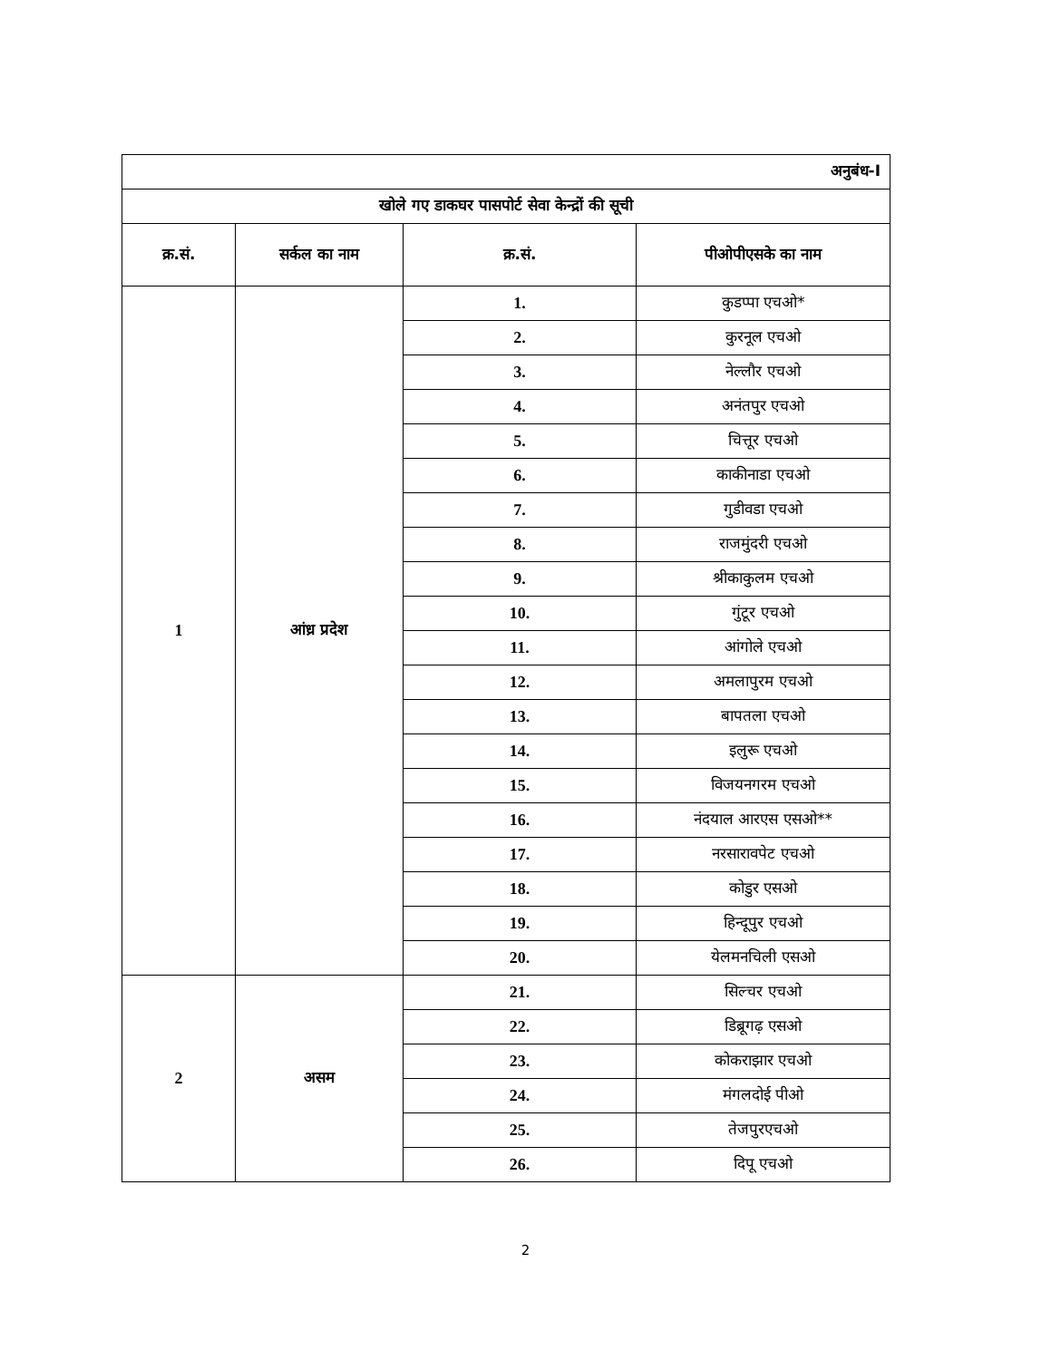| अनुबंध-I | | | |
| खोले गए डाकघर पासपोर्ट सेवा केन्द्रों की सूची | | | |
| क्र.सं. | सर्कल का नाम | क्र.सं. | पीओपीएसके का नाम |
| 1 | आंध्र प्रदेश | 1. | कुडप्पा एचओ* |
| | | 2. | कुरनूल एचओ |
| | | 3. | नेल्लौर एचओ |
| | | 4. | अनंतपुर एचओ |
| | | 5. | चित्तूर एचओ |
| | | 6. | काकीनाडा एचओ |
| | | 7. | गुडीवडा एचओ |
| | | 8. | राजमुंदरी एचओ |
| | | 9. | श्रीकाकुलम एचओ |
| | | 10. | गुंटूर एचओ |
| | | 11. | आंगोले एचओ |
| | | 12. | अमलापुरम एचओ |
| | | 13. | बापतला एचओ |
| | | 14. | इलुरू एचओ |
| | | 15. | विजयनगरम एचओ |
| | | 16. | नंदयाल आरएस एसओ** |
| | | 17. | नरसारावपेट एचओ |
| | | 18. | कोडुर एसओ |
| | | 19. | हिन्दूपुर एचओ |
| | | 20. | येलमनचिली एसओ |
| 2 | असम | 21. | सिल्चर एचओ |
| | | 22. | डिब्रूगढ़ एसओ |
| | | 23. | कोकराझार एचओ |
| | | 24. | मंगलदोई पीओ |
| | | 25. | तेजपुरएचओ |
| | | 26. | दिपू एचओ |
2